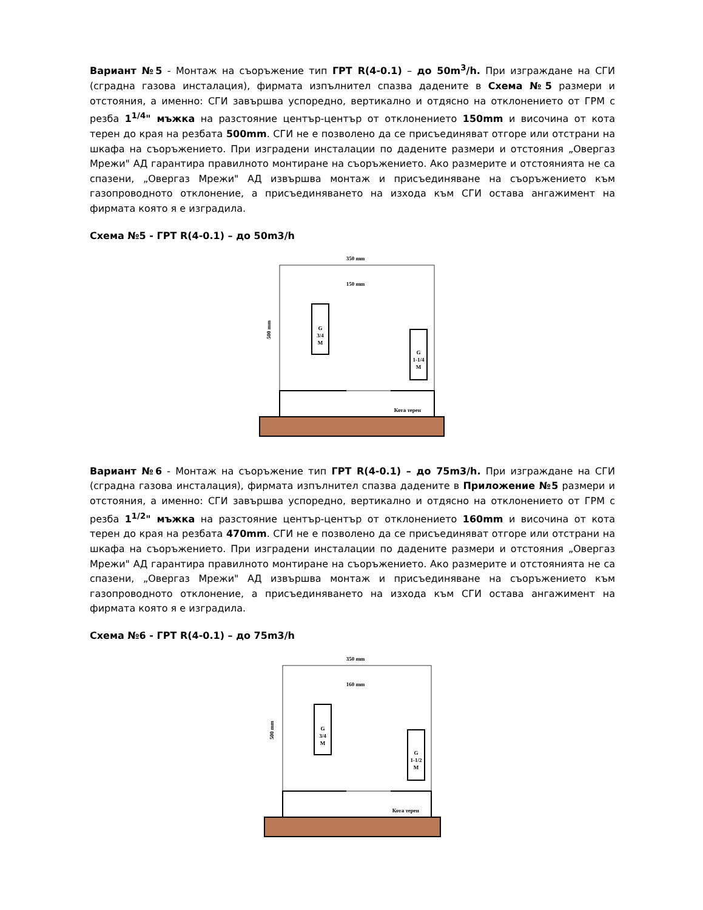Вариант №5 - Монтаж на съоръжение тип ГРТ R(4-0.1) – до 50m<sup>3</sup>/h. При изграждане на СГИ (сградна газова инсталация), фирмата изпълнител спазва дадените в Схема №5 размери и отстояния, а именно: СГИ завършва успоредно, вертикално и отдясно на отклонението от ГРМ с резба 1<sup>1/4</sup>" мъжка на разстояние център-център от отклонението 150mm и височина от кота терен до края на резбата 500mm. СГИ не е позволено да се присъединяват отгоре или отстрани на шкафа на съоръжението. При изградени инсталации по дадените размери и отстояния „Овергаз Мрежи" АД гарантира правилното монтиране на съоръжението. Ако размерите и отстоянията не са спазени, „Овергаз Мрежи" АД извършва монтаж и присъединяване на съоръжението към газопроводното отклонение, а присъединяването на изхода към СГИ остава ангажимент на фирмата която я е изградила.
Схема №5 - ГРТ R(4-0.1) – до 50m3/h
350 mm
150 mm
G
3/4
M
G
1-1/4
M
Кота терен
500 mm
Вариант №6 - Монтаж на съоръжение тип ГРТ R(4-0.1) – до 75m3/h. При изграждане на СГИ (сградна газова инсталация), фирмата изпълнител спазва дадените в Приложение №5 размери и отстояния, а именно: СГИ завършва успоредно, вертикално и отдясно на отклонението от ГРМ с резба 1<sup>1/2</sup>" мъжка на разстояние център-център от отклонението 160mm и височина от кота терен до края на резбата 470mm. СГИ не е позволено да се присъединяват отгоре или отстрани на шкафа на съоръжението. При изградени инсталации по дадените размери и отстояния „Овергаз Мрежи" АД гарантира правилното монтиране на съоръжението. Ако размерите и отстоянията не са спазени, „Овергаз Мрежи" АД извършва монтаж и присъединяване на съоръжението към газопроводното отклонение, а присъединяването на изхода към СГИ остава ангажимент на фирмата която я е изградила.
Схема №6 - ГРТ R(4-0.1) – до 75m3/h
350 mm
160 mm
G
3/4
M
G
1-1/2
M
Кота терен
500 mm